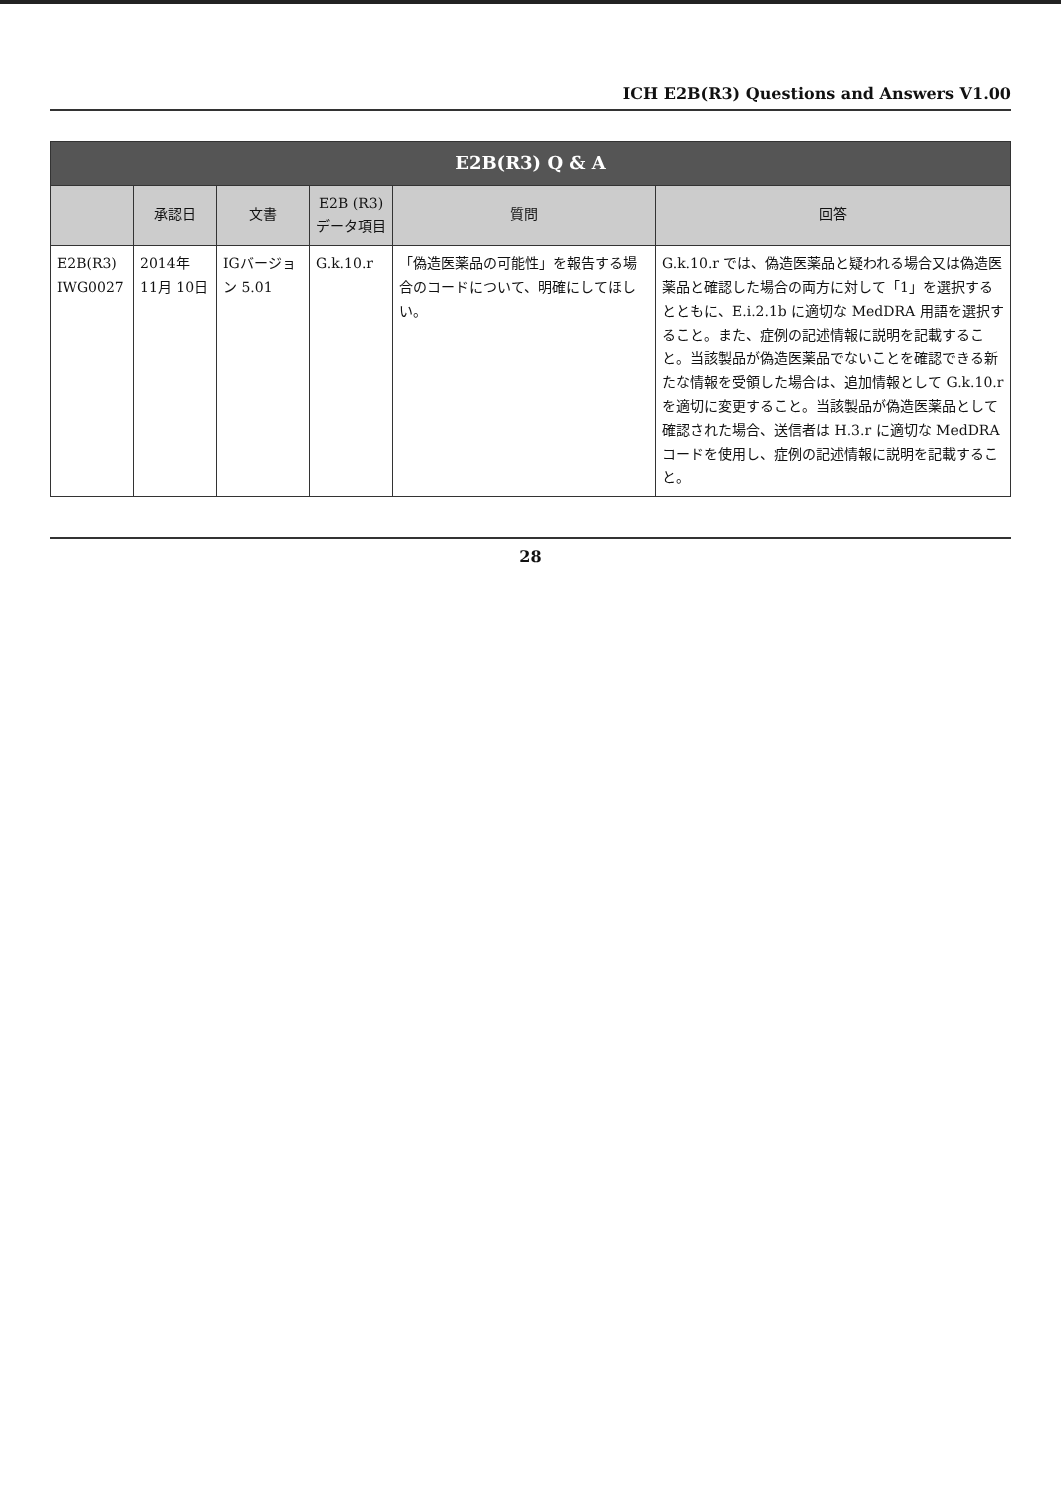ICH E2B(R3) Questions and Answers V1.00
| E2B(R3) Q & A | | | | | |
| --- | --- | --- | --- | --- | --- |
| | 承認日 | 文書 | E2B (R3) データ項目 | 質問 | 回答 |
| E2B(R3) IWG0027 | 2014年 11月 10日 | IGバージョン 5.01 | G.k.10.r | 「偽造医薬品の可能性」を報告する場合のコードについて、明確にしてほしい。 | G.k.10.r では、偽造医薬品と疑われる場合又は偽造医薬品と確認した場合の両方に対して「1」を選択するとともに、E.i.2.1b に適切な MedDRA 用語を選択すること。また、症例の記述情報に説明を記載すること。当該製品が偽造医薬品でないことを確認できる新たな情報を受領した場合は、追加情報として G.k.10.r を適切に変更すること。当該製品が偽造医薬品として確認された場合、送信者は H.3.r に適切な MedDRA コードを使用し、症例の記述情報に説明を記載すること。 |
28